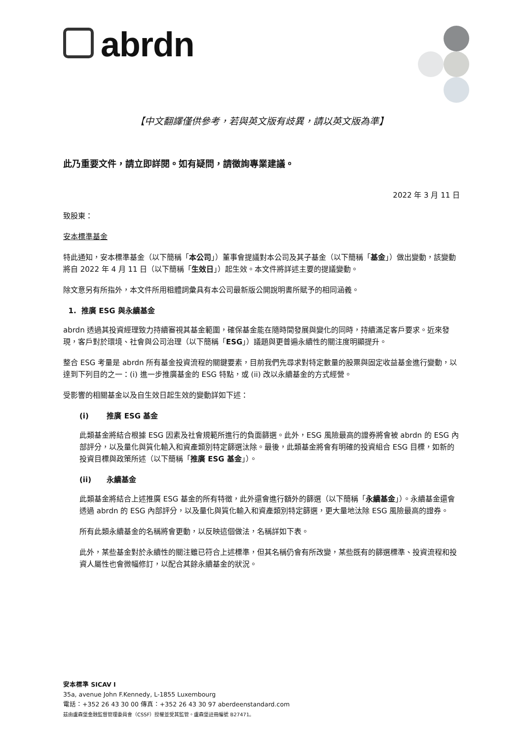abrdn
【中文翻譯僅供參考，若與英文版有歧異，請以英文版為準】
此乃重要文件，請立即詳閱。如有疑問，請徵詢專業建議。
2022 年 3 月 11 日
致股東：
安本標準基金
特此通知，安本標準基金（以下簡稱「本公司」）董事會提議對本公司及其子基金（以下簡稱「基金」）做出變動，該變動將自 2022 年 4 月 11 日（以下簡稱「生效日」）起生效。本文件將詳述主要的提議變動。
除文意另有所指外，本文件所用粗體詞彙具有本公司最新版公開說明書所賦予的相同涵義。
1. 推廣 ESG 與永續基金
abrdn 透過其投資經理致力持續審視其基金範圍，確保基金能在隨時間發展與變化的同時，持續滿足客戶要求。近來發現，客戶對於環境、社會與公司治理（以下簡稱「ESG」）議題與更普遍永續性的關注度明顯提升。
整合 ESG 考量是 abrdn 所有基金投資流程的關鍵要素，目前我們先尋求對特定數量的股票與固定收益基金進行變動，以達到下列目的之一：(i) 進一步推廣基金的 ESG 特點，或 (ii) 改以永續基金的方式經營。
受影響的相關基金以及自生效日起生效的變動詳如下述：
(i) 推廣 ESG 基金
此類基金將結合根據 ESG 因素及社會規範所進行的負面篩選。此外，ESG 風險最高的證券將會被 abrdn 的 ESG 內部評分，以及量化與質化輸入和資產類別特定篩選汰除。最後，此類基金將會有明確的投資組合 ESG 目標，如新的投資目標與政策所述（以下簡稱「推廣 ESG 基金」）。
(ii) 永續基金
此類基金將結合上述推廣 ESG 基金的所有特徵，此外還會進行額外的篩選（以下簡稱「永續基金」）。永續基金還會透過 abrdn 的 ESG 內部評分，以及量化與質化輸入和資產類別特定篩選，更大量地汰除 ESG 風險最高的證券。
所有此類永續基金的名稱將會更動，以反映這個做法，名稱詳如下表。
此外，某些基金對於永續性的關注雖已符合上述標準，但其名稱仍會有所改變，某些既有的篩選標準、投資流程和投資人屬性也會微幅修訂，以配合其餘永續基金的狀況。
安本標準 SICAV I
35a, avenue John F.Kennedy, L-1855 Luxembourg
電話：+352 26 43 30 00 傳真：+352 26 43 30 97 aberdeenstandard.com
茲由盧森堡金融監督管理委員會（CSSF）授權並受其監管。盧森堡註冊編號 B27471。